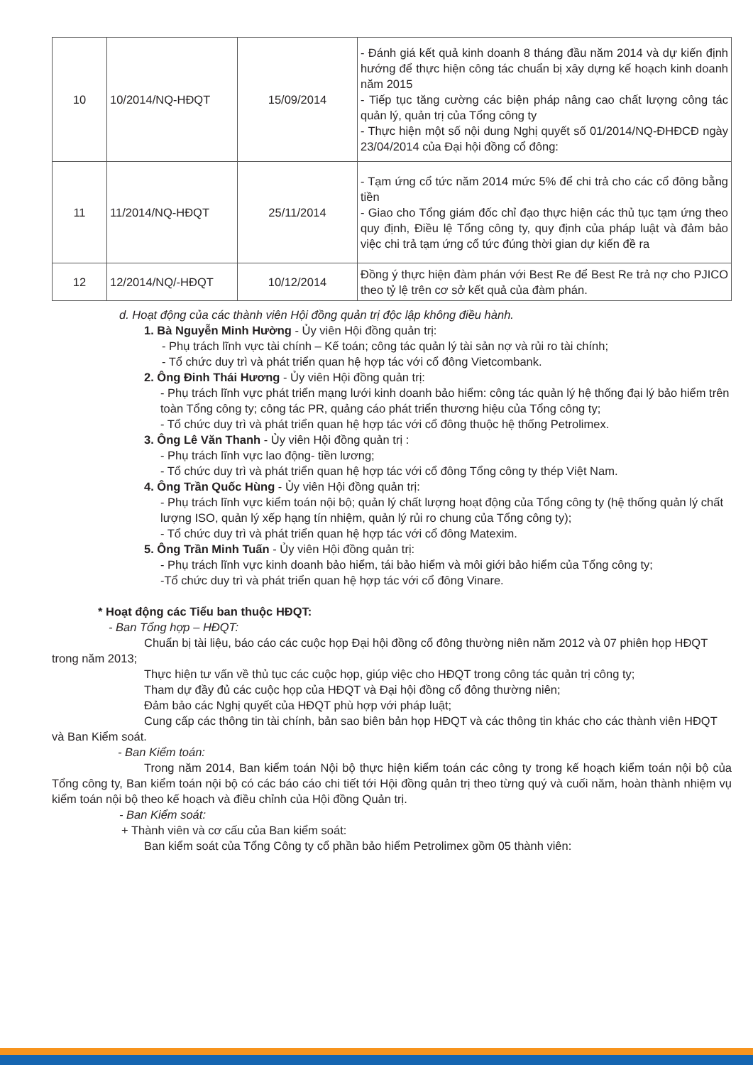| 10 | 10/2014/NQ-HĐQT | 15/09/2014 | - Đánh giá kết quả kinh doanh 8 tháng đầu năm 2014 và dự kiến định hướng để thực hiện công tác chuẩn bị xây dựng kế hoạch kinh doanh năm 2015 - Tiếp tục tăng cường các biện pháp nâng cao chất lượng công tác quản lý, quản trị của Tổng công ty - Thực hiện một số nội dung Nghị quyết số 01/2014/NQ-ĐHĐCĐ ngày 23/04/2014 của Đại hội đồng cổ đông: |
| 11 | 11/2014/NQ-HĐQT | 25/11/2014 | - Tạm ứng cổ tức năm 2014 mức 5% để chi trả cho các cổ đông bằng tiền - Giao cho Tổng giám đốc chỉ đạo thực hiện các thủ tục tạm ứng theo quy định, Điều lệ Tổng công ty, quy định của pháp luật và đảm bảo việc chi trả tạm ứng cổ tức đúng thời gian dự kiến đề ra |
| 12 | 12/2014/NQ/-HĐQT | 10/12/2014 | Đồng ý thực hiện đàm phán với Best Re để Best Re trả nợ cho PJICO theo tỷ lệ trên cơ sở kết quả của đàm phán. |
d. Hoạt động của các thành viên Hội đồng quản trị độc lập không điều hành.
1. Bà Nguyễn Minh Hường - Ủy viên Hội đồng quản trị:
- Phụ trách lĩnh vực tài chính – Kế toán; công tác quản lý tài sản nợ và rủi ro tài chính;
- Tổ chức duy trì và phát triển quan hệ hợp tác với cổ đông Vietcombank.
2. Ông Đinh Thái Hương - Ủy viên Hội đồng quản trị:
- Phụ trách lĩnh vực phát triển mạng lưới kinh doanh bảo hiểm: công tác quản lý hệ thống đại lý bảo hiểm trên toàn Tổng công ty; công tác PR, quảng cáo phát triển thương hiệu của Tổng công ty;
- Tổ chức duy trì và phát triển quan hệ hợp tác với cổ đông thuộc hệ thống Petrolimex.
3. Ông Lê Văn Thanh - Ủy viên Hội đồng quản trị :
- Phụ trách lĩnh vực lao động- tiền lương;
- Tổ chức duy trì và phát triển quan hệ hợp tác với cổ đông Tổng công ty thép Việt Nam.
4. Ông Trần Quốc Hùng - Ủy viên Hội đồng quản trị:
- Phụ trách lĩnh vực kiểm toán nội bộ; quản lý chất lượng hoạt động của Tổng công ty (hệ thống quản lý chất lượng ISO, quản lý xếp hạng tín nhiệm, quản lý rủi ro chung của Tổng công ty);
- Tổ chức duy trì và phát triển quan hệ hợp tác với cổ đông Matexim.
5. Ông Trần Minh Tuấn - Ủy viên Hội đồng quản trị:
- Phụ trách lĩnh vực kinh doanh bảo hiểm, tái bảo hiểm và môi giới bảo hiểm của Tổng công ty;
-Tổ chức duy trì và phát triển quan hệ hợp tác với cổ đông Vinare.
* Hoạt động các Tiểu ban thuộc HĐQT:
- Ban Tổng hợp – HĐQT:
Chuẩn bị tài liệu, báo cáo các cuộc họp Đại hội đồng cổ đông thường niên năm 2012 và 07 phiên họp HĐQT trong năm 2013;
Thực hiện tư vấn về thủ tục các cuộc họp, giúp việc cho HĐQT trong công tác quản trị công ty;
Tham dự đầy đủ các cuộc họp của HĐQT và Đại hội đồng cổ đông thường niên;
Đảm bảo các Nghị quyết của HĐQT phù hợp với pháp luật;
Cung cấp các thông tin tài chính, bản sao biên bản họp HĐQT và các thông tin khác cho các thành viên HĐQT và Ban Kiểm soát.
- Ban Kiểm toán:
Trong năm 2014, Ban kiểm toán Nội bộ thực hiện kiểm toán các công ty trong kế hoạch kiểm toán nội bộ của Tổng công ty, Ban kiểm toán nội bộ có các báo cáo chi tiết tới Hội đồng quản trị theo từng quý và cuối năm, hoàn thành nhiệm vụ kiểm toán nội bộ theo kế hoạch và điều chỉnh của Hội đồng Quản trị.
- Ban Kiểm soát:
+ Thành viên và cơ cấu của Ban kiểm soát:
Ban kiểm soát của Tổng Công ty cổ phần bảo hiểm Petrolimex gồm 05 thành viên: